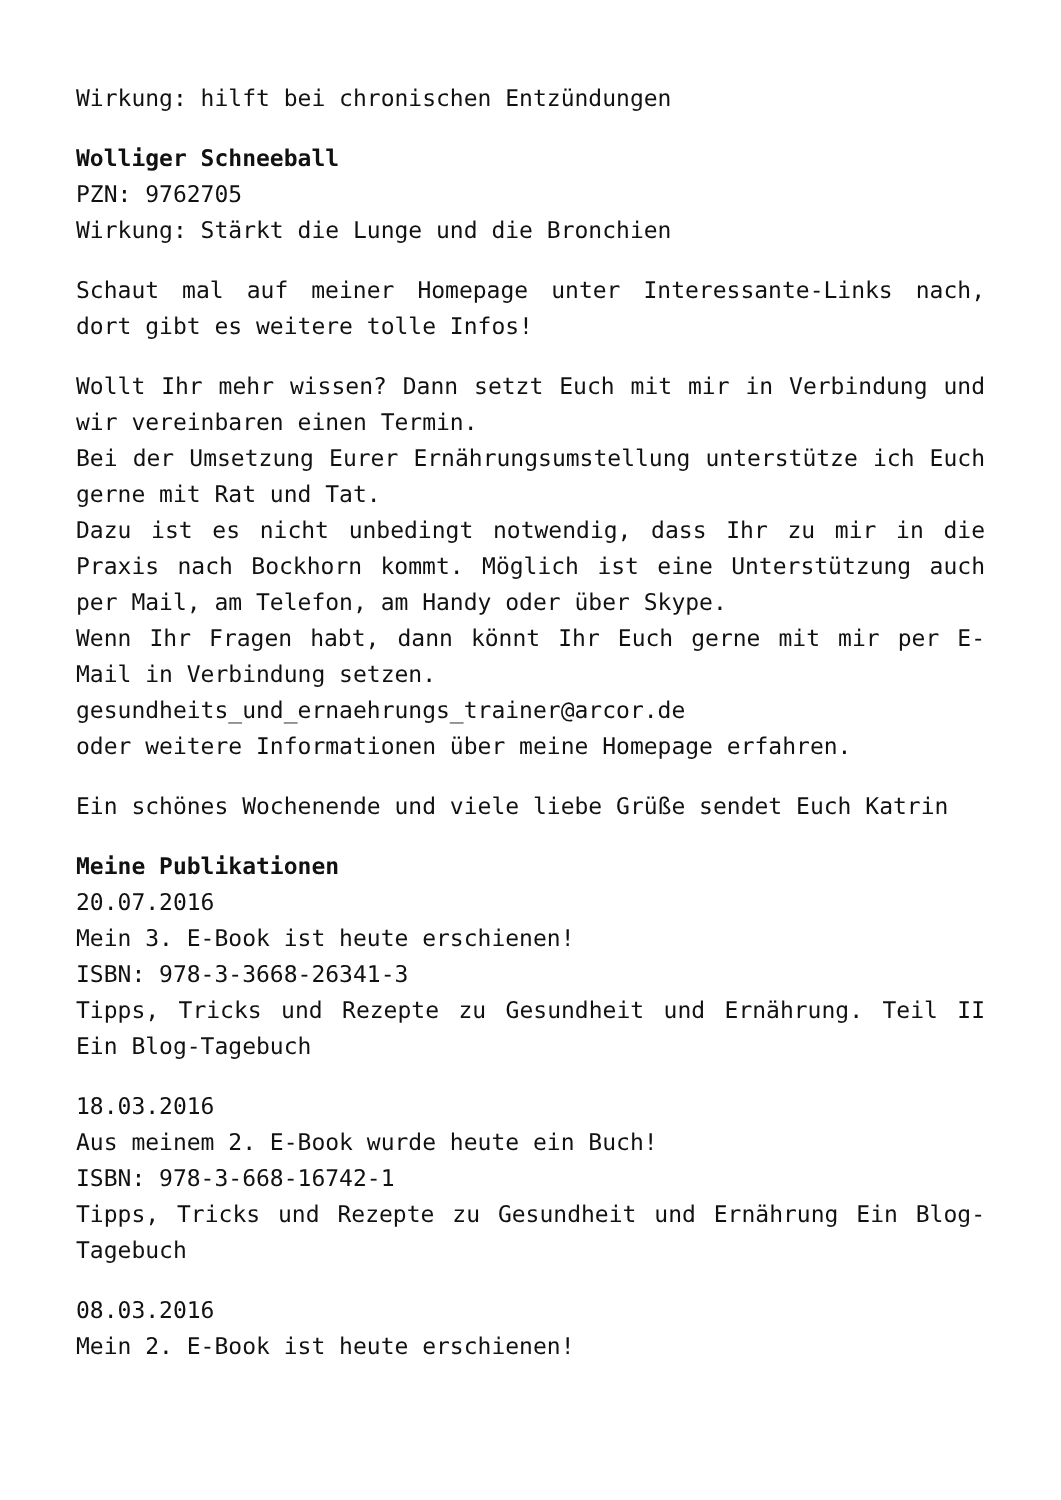Wirkung: hilft bei chronischen Entzündungen
Wolliger Schneeball
PZN: 9762705
Wirkung: Stärkt die Lunge und die Bronchien
Schaut mal auf meiner Homepage unter Interessante-Links nach, dort gibt es weitere tolle Infos!
Wollt Ihr mehr wissen? Dann setzt Euch mit mir in Verbindung und wir vereinbaren einen Termin.
Bei der Umsetzung Eurer Ernährungsumstellung unterstütze ich Euch gerne mit Rat und Tat.
Dazu ist es nicht unbedingt notwendig, dass Ihr zu mir in die Praxis nach Bockhorn kommt. Möglich ist eine Unterstützung auch per Mail, am Telefon, am Handy oder über Skype.
Wenn Ihr Fragen habt, dann könnt Ihr Euch gerne mit mir per E-Mail in Verbindung setzen.
gesundheits_und_ernaehrungs_trainer@arcor.de
oder weitere Informationen über meine Homepage erfahren.
Ein schönes Wochenende und viele liebe Grüße sendet Euch Katrin
Meine Publikationen
20.07.2016
Mein 3. E-Book ist heute erschienen!
ISBN: 978-3-3668-26341-3
Tipps, Tricks und Rezepte zu Gesundheit und Ernährung. Teil II Ein Blog-Tagebuch
18.03.2016
Aus meinem 2. E-Book wurde heute ein Buch!
ISBN: 978-3-668-16742-1
Tipps, Tricks und Rezepte zu Gesundheit und Ernährung Ein Blog-Tagebuch
08.03.2016
Mein 2. E-Book ist heute erschienen!